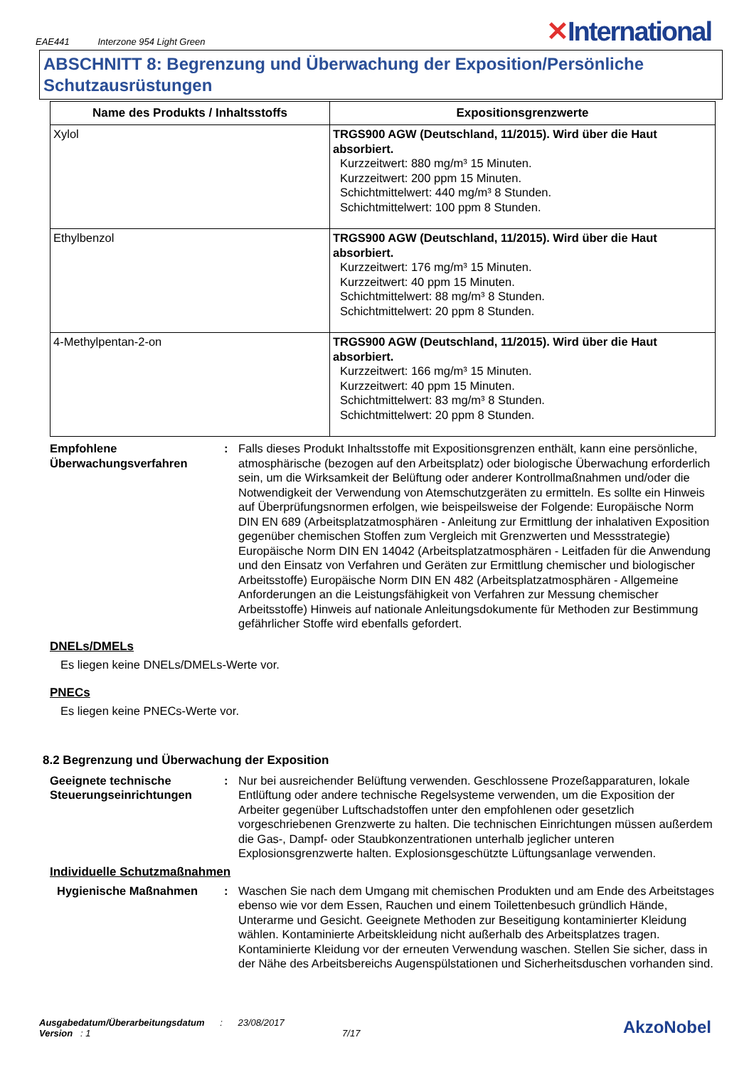EAE441 Interzone 954 Light Green
✕International
ABSCHNITT 8: Begrenzung und Überwachung der Exposition/Persönliche Schutzausrüstungen
| Name des Produkts / Inhaltsstoffs | Expositionsgrenzwerte |
| --- | --- |
| Xylol | TRGS900 AGW (Deutschland, 11/2015). Wird über die Haut absorbiert. Kurzzeitwert: 880 mg/m³ 15 Minuten. Kurzzeitwert: 200 ppm 15 Minuten. Schichtmittelwert: 440 mg/m³ 8 Stunden. Schichtmittelwert: 100 ppm 8 Stunden. |
| Ethylbenzol | TRGS900 AGW (Deutschland, 11/2015). Wird über die Haut absorbiert. Kurzzeitwert: 176 mg/m³ 15 Minuten. Kurzzeitwert: 40 ppm 15 Minuten. Schichtmittelwert: 88 mg/m³ 8 Stunden. Schichtmittelwert: 20 ppm 8 Stunden. |
| 4-Methylpentan-2-on | TRGS900 AGW (Deutschland, 11/2015). Wird über die Haut absorbiert. Kurzzeitwert: 166 mg/m³ 15 Minuten. Kurzzeitwert: 40 ppm 15 Minuten. Schichtmittelwert: 83 mg/m³ 8 Stunden. Schichtmittelwert: 20 ppm 8 Stunden. |
Empfohlene Überwachungsverfahren
: Falls dieses Produkt Inhaltsstoffe mit Expositionsgrenzen enthält, kann eine persönliche, atmosphärische (bezogen auf den Arbeitsplatz) oder biologische Überwachung erforderlich sein, um die Wirksamkeit der Belüftung oder anderer Kontrollmaßnahmen und/oder die Notwendigkeit der Verwendung von Atemschutzgeräten zu ermitteln. Es sollte ein Hinweis auf Überprüfungsnormen erfolgen, wie beispeilsweise der Folgende: Europäische Norm DIN EN 689 (Arbeitsplatzatmosphären - Anleitung zur Ermittlung der inhalativen Exposition gegenüber chemischen Stoffen zum Vergleich mit Grenzwerten und Messstrategie) Europäische Norm DIN EN 14042 (Arbeitsplatzatmosphären - Leitfaden für die Anwendung und den Einsatz von Verfahren und Geräten zur Ermittlung chemischer und biologischer Arbeitsstoffe) Europäische Norm DIN EN 482 (Arbeitsplatzatmosphären - Allgemeine Anforderungen an die Leistungsfähigkeit von Verfahren zur Messung chemischer Arbeitsstoffe) Hinweis auf nationale Anleitungsdokumente für Methoden zur Bestimmung gefährlicher Stoffe wird ebenfalls gefordert.
DNELs/DMELs
Es liegen keine DNELs/DMELs-Werte vor.
PNECs
Es liegen keine PNECs-Werte vor.
8.2 Begrenzung und Überwachung der Exposition
Geeignete technische Steuerungseinrichtungen
: Nur bei ausreichender Belüftung verwenden. Geschlossene Prozeßapparaturen, lokale Entlüftung oder andere technische Regelsysteme verwenden, um die Exposition der Arbeiter gegenüber Luftschadstoffen unter den empfohlenen oder gesetzlich vorgeschriebenen Grenzwerte zu halten. Die technischen Einrichtungen müssen außerdem die Gas-, Dampf- oder Staubkonzentrationen unterhalb jeglicher unteren Explosionsgrenzwerte halten. Explosionsgeschützte Lüftungsanlage verwenden.
Individuelle Schutzmaßnahmen
Hygienische Maßnahmen : Waschen Sie nach dem Umgang mit chemischen Produkten und am Ende des Arbeitstages ebenso wie vor dem Essen, Rauchen und einem Toilettenbesuch gründlich Hände, Unterarme und Gesicht. Geeignete Methoden zur Beseitigung kontaminierter Kleidung wählen. Kontaminierte Arbeitskleidung nicht außerhalb des Arbeitsplatzes tragen. Kontaminierte Kleidung vor der erneuten Verwendung waschen. Stellen Sie sicher, dass in der Nähe des Arbeitsbereichs Augenspülstationen und Sicherheitsduschen vorhanden sind.
Ausgabedatum/Überarbeitungsdatum : 23/08/2017
Version : 1 7/17
AkzoNobel